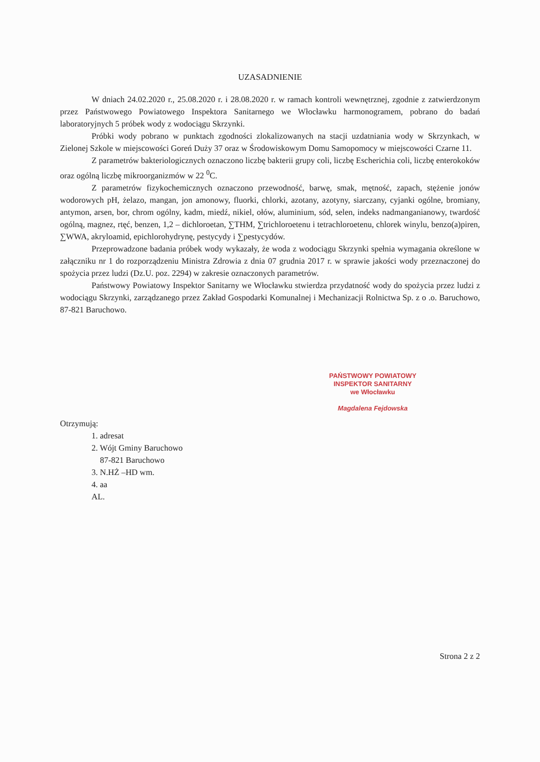UZASADNIENIE
W dniach 24.02.2020 r., 25.08.2020 r. i 28.08.2020 r. w ramach kontroli wewnętrznej, zgodnie z zatwierdzonym przez Państwowego Powiatowego Inspektora Sanitarnego we Włocławku harmonogramem, pobrano do badań laboratoryjnych 5 próbek wody z wodociągu Skrzynki.
Próbki wody pobrano w punktach zgodności zlokalizowanych na stacji uzdatniania wody w Skrzynkach, w Zielonej Szkole w miejscowości Goreń Duży 37 oraz w Środowiskowym Domu Samopomocy w miejscowości Czarne 11.
Z parametrów bakteriologicznych oznaczono liczbę bakterii grupy coli, liczbę Escherichia coli, liczbę enterokoków oraz ogólną liczbę mikroorganizmów w 22 <sup>0</sup>C.
Z parametrów fizykochemicznych oznaczono przewodność, barwę, smak, mętność, zapach, stężenie jonów wodorowych pH, żelazo, mangan, jon amonowy, fluorki, chlorki, azotany, azotyny, siarczany, cyjanki ogólne, bromiany, antymon, arsen, bor, chrom ogólny, kadm, miedź, nikiel, ołów, aluminium, sód, selen, indeks nadmanganianowy, twardość ogólną, magnez, rtęć, benzen, 1,2 – dichloroetan, ∑THM, ∑trichloroetenu i tetrachloroetenu, chlorek winylu, benzo(a)piren, ∑WWA, akryloamid, epichlorohydrynę, pestycydy i ∑pestycydów.
Przeprowadzone badania próbek wody wykazały, że woda z wodociągu Skrzynki spełnia wymagania określone w załączniku nr 1 do rozporządzeniu Ministra Zdrowia z dnia 07 grudnia 2017 r. w sprawie jakości wody przeznaczonej do spożycia przez ludzi (Dz.U. poz. 2294) w zakresie oznaczonych parametrów.
Państwowy Powiatowy Inspektor Sanitarny we Włocławku stwierdza przydatność wody do spożycia przez ludzi z wodociągu Skrzynki, zarządzanego przez Zakład Gospodarki Komunalnej i Mechanizacji Rolnictwa Sp. z o .o. Baruchowo, 87-821 Baruchowo.
PAŃSTWOWY POWIATOWY
INSPEKTOR SANITARNY
we Włocławku
Magdalena Fejdowska
Otrzymują:
1. adresat
2. Wójt Gminy Baruchowo
87-821 Baruchowo
3. N.HŻ –HD wm.
4. aa
AL.
Strona 2 z 2